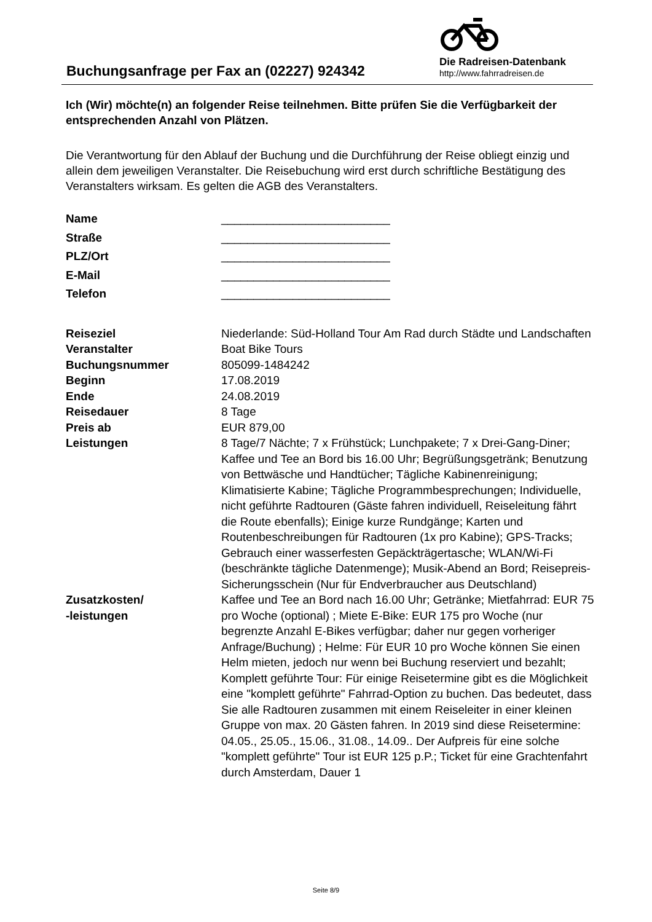Buchungsanfrage per Fax an (02227) 924342
Die Radreisen-Datenbank
http://www.fahrradreisen.de
Ich (Wir) möchte(n) an folgender Reise teilnehmen. Bitte prüfen Sie die Verfügbarkeit der entsprechenden Anzahl von Plätzen.
Die Verantwortung für den Ablauf der Buchung und die Durchführung der Reise obliegt einzig und allein dem jeweiligen Veranstalter. Die Reisebuchung wird erst durch schriftliche Bestätigung des Veranstalters wirksam. Es gelten die AGB des Veranstalters.
| Name | __________________________ |
| Straße | __________________________ |
| PLZ/Ort | __________________________ |
| E-Mail | __________________________ |
| Telefon | __________________________ |
| Reiseziel | Niederlande: Süd-Holland Tour Am Rad durch Städte und Landschaften |
| Veranstalter | Boat Bike Tours |
| Buchungsnummer | 805099-1484242 |
| Beginn | 17.08.2019 |
| Ende | 24.08.2019 |
| Reisedauer | 8 Tage |
| Preis ab | EUR 879,00 |
| Leistungen | 8 Tage/7 Nächte; 7 x Frühstück; Lunchpakete; 7 x Drei-Gang-Diner; Kaffee und Tee an Bord bis 16.00 Uhr; Begrüßungsgetränk; Benutzung von Bettwäsche und Handtücher; Tägliche Kabinenreinigung; Klimatisierte Kabine; Tägliche Programmbesprechungen; Individuelle, nicht geführte Radtouren (Gäste fahren individuell, Reiseleitung fährt die Route ebenfalls); Einige kurze Rundgänge; Karten und Routenbeschreibungen für Radtouren (1x pro Kabine); GPS-Tracks; Gebrauch einer wasserfesten Gepäckträgertasche; WLAN/Wi-Fi (beschränkte tägliche Datenmenge); Musik-Abend an Bord; Reisepreis-Sicherungsschein (Nur für Endverbraucher aus Deutschland) |
| Zusatzkosten/ -leistungen | Kaffee und Tee an Bord nach 16.00 Uhr; Getränke; Mietfahrrad: EUR 75 pro Woche (optional) ; Miete E-Bike: EUR 175 pro Woche (nur begrenzte Anzahl E-Bikes verfügbar; daher nur gegen vorheriger Anfrage/Buchung) ; Helme: Für EUR 10 pro Woche können Sie einen Helm mieten, jedoch nur wenn bei Buchung reserviert und bezahlt; Komplett geführte Tour: Für einige Reisetermine gibt es die Möglichkeit eine "komplett geführte" Fahrrad-Option zu buchen. Das bedeutet, dass Sie alle Radtouren zusammen mit einem Reiseleiter in einer kleinen Gruppe von max. 20 Gästen fahren. In 2019 sind diese Reisetermine: 04.05., 25.05., 15.06., 31.08., 14.09.. Der Aufpreis für eine solche "komplett geführte" Tour ist EUR 125 p.P.; Ticket für eine Grachtenfahrt durch Amsterdam, Dauer 1 |
Seite 8/9